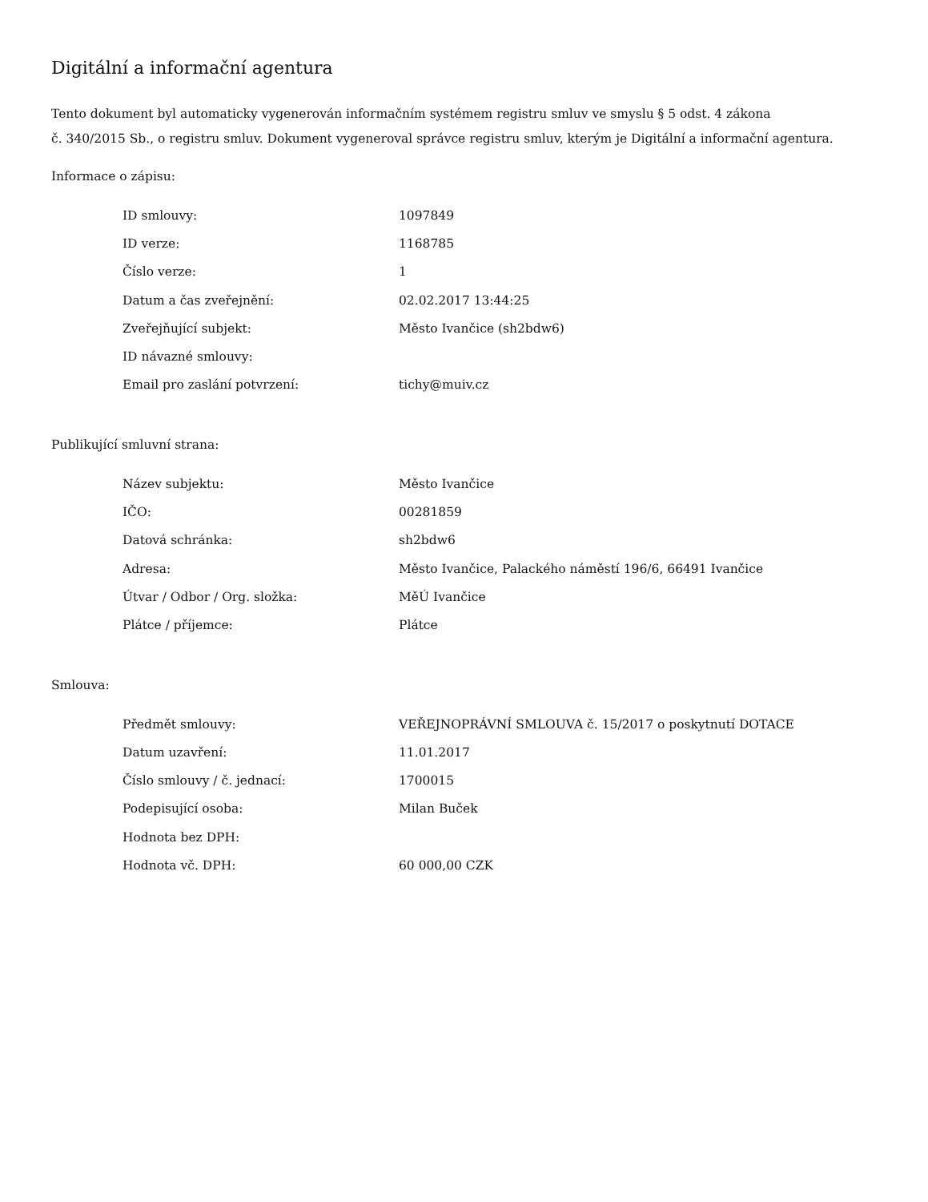Digitální a informační agentura
Tento dokument byl automaticky vygenerován informačním systémem registru smluv ve smyslu § 5 odst. 4 zákona
č. 340/2015 Sb., o registru smluv. Dokument vygeneroval správce registru smluv, kterým je Digitální a informační agentura.
Informace o zápisu:
| ID smlouvy: | 1097849 |
| ID verze: | 1168785 |
| Číslo verze: | 1 |
| Datum a čas zveřejnění: | 02.02.2017 13:44:25 |
| Zveřejňující subjekt: | Město Ivančice (sh2bdw6) |
| ID návazné smlouvy: | |
| Email pro zaslání potvrzení: | tichy@muiv.cz |
Publikující smluvní strana:
| Název subjektu: | Město Ivančice |
| IČO: | 00281859 |
| Datová schránka: | sh2bdw6 |
| Adresa: | Město Ivančice, Palackého náměstí 196/6, 66491 Ivančice |
| Útvar / Odbor / Org. složka: | MěÚ Ivančice |
| Plátce / příjemce: | Plátce |
Smlouva:
| Předmět smlouvy: | VEŘEJNOPRÁVNÍ SMLOUVA č. 15/2017 o poskytnutí DOTACE |
| Datum uzavření: | 11.01.2017 |
| Číslo smlouvy / č. jednací: | 1700015 |
| Podepisující osoba: | Milan Buček |
| Hodnota bez DPH: | |
| Hodnota vč. DPH: | 60 000,00 CZK |